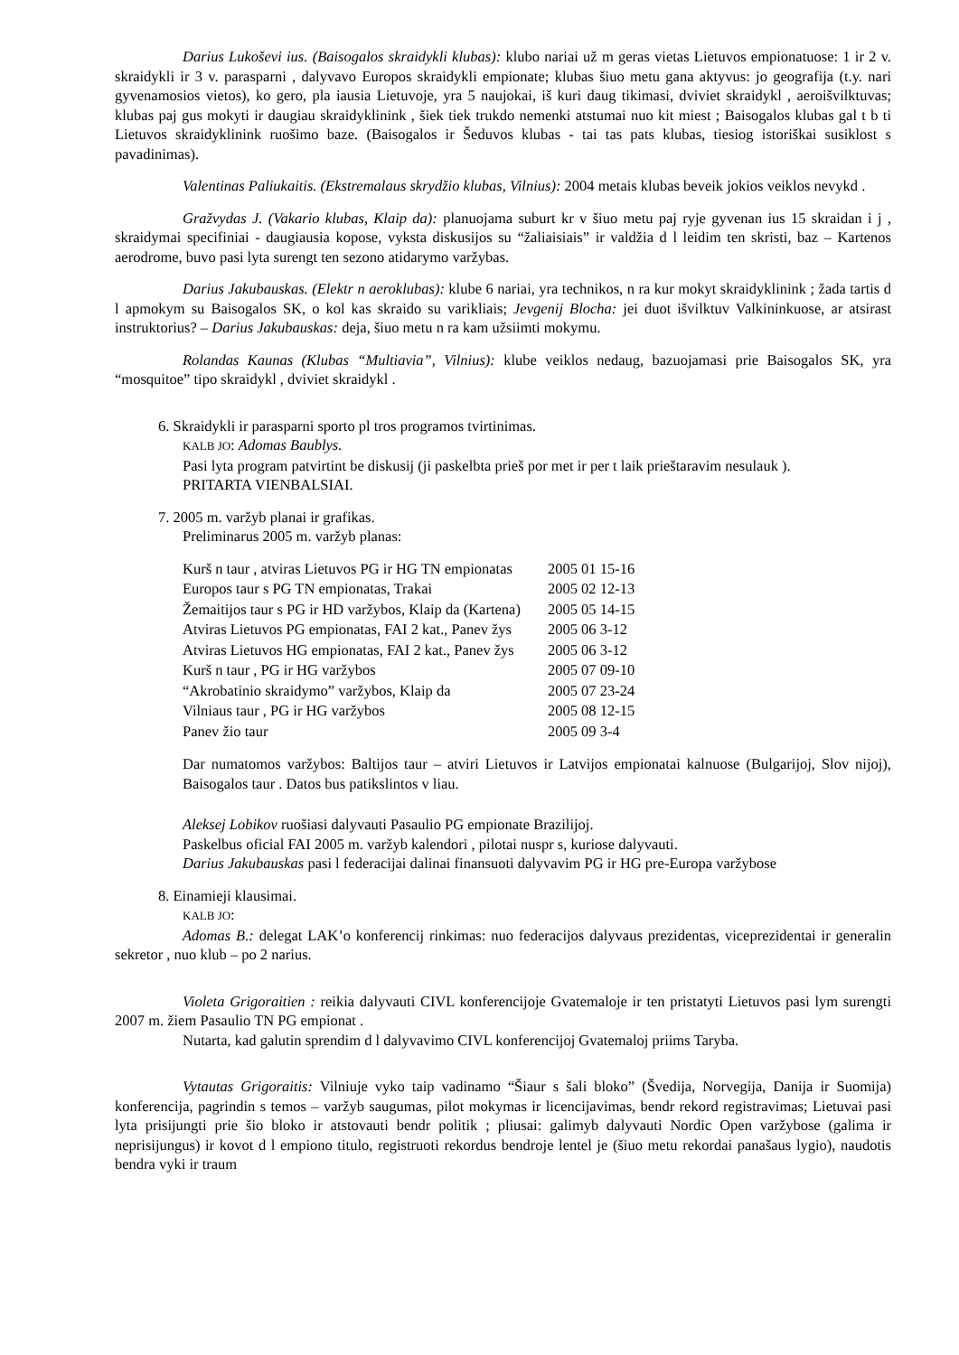Darius Lukoševi ius. (Baisogalos skraidykli klubas): klubo nariai už m geras vietas Lietuvos empionatuose: 1 ir 2 v. skraidykli ir 3 v. parasparni , dalyvavo Europos skraidykli empionate; klubas šiuo metu gana aktyvus: jo geografija (t.y. nari gyvenamosios vietos), ko gero, pla iausia Lietuvoje, yra 5 naujokai, iš kuri daug tikimasi, dviviet skraidykl , aeroišvilktuvas; klubas paj gus mokyti ir daugiau skraidyklinink , šiek tiek trukdo nemenki atstumai nuo kit miest ; Baisogalos klubas gal t b ti Lietuvos skraidyklinink ruošimo baze. (Baisogalos ir Šeduvos klubas - tai tas pats klubas, tiesiog istoriškai susiklost s pavadinimas).
Valentinas Paliukaitis. (Ekstremalaus skrydžio klubas, Vilnius): 2004 metais klubas beveik jokios veiklos nevykd .
Gražvydas J. (Vakario klubas, Klaip da): planuojama suburt kr v šiuo metu paj ryje gyvenan ius 15 skraidan i j , skraidymai specifiniai - daugiausia kopose, vyksta diskusijos su “žaliaisiais” ir valdžia d l leidim ten skristi, baz – Kartenos aerodrome, buvo pasi lyta surengt ten sezono atidarymo varžybas.
Darius Jakubauskas. (Elektr n aeroklubas): klube 6 nariai, yra technikos, n ra kur mokyt skraidyklinink ; žada tartis d l apmokym su Baisogalos SK, o kol kas skraido su varikliais; Jevgenij Blocha: jei duot išvilktuv Valkininkuose, ar atsirast instruktorius? – Darius Jakubauskas: deja, šiuo metu n ra kam užsiimti mokymu.
Rolandas Kaunas (Klubas “Multiavia”, Vilnius): klube veiklos nedaug, bazuojamasi prie Baisogalos SK, yra “mosquitoe” tipo skraidykl , dviviet skraidykl .
6. Skraidykli ir parasparni sporto pl tros programos tvirtinimas.
KALB JO: Adomas Baublys.
Pasi lyta program patvirtint be diskusij (ji paskelbta prieš por met ir per t laik prieštaravim nesulauk ).
PRITARTA VIENBALSIAI.
7. 2005 m. varžyb planai ir grafikas.
Preliminarus 2005 m. varžyb planas:
| Kurš n taur , atviras Lietuvos PG ir HG TN empionatas | 2005 01 15-16 |
| Europos taur s PG TN empionatas, Trakai | 2005 02 12-13 |
| Žemaitijos taur s PG ir HD varžybos, Klaip da (Kartena) | 2005 05 14-15 |
| Atviras Lietuvos PG empionatas, FAI 2 kat., Panev žys | 2005 06 3-12 |
| Atviras Lietuvos HG empionatas, FAI 2 kat., Panev žys | 2005 06 3-12 |
| Kurš n taur , PG ir HG varžybos | 2005 07 09-10 |
| “Akrobatinio skraidymo” varžybos, Klaip da | 2005 07 23-24 |
| Vilniaus taur , PG ir HG varžybos | 2005 08 12-15 |
| Panev žio taur | 2005 09 3-4 |
Dar numatomos varžybos: Baltijos taur – atviri Lietuvos ir Latvijos empionatai kalnuose (Bulgarijoj, Slov nijoj), Baisogalos taur . Datos bus patikslintos v liau.
Aleksej Lobikov ruošiasi dalyvauti Pasaulio PG empionate Brazilijoj.
Paskelbus oficial FAI 2005 m. varžyb kalendori , pilotai nuspr s, kuriose dalyvauti.
Darius Jakubauskas pasi l federacijai dalinai finansuoti dalyvavim PG ir HG pre-Europa varžybose
8. Einamieji klausimai.
KALB JO:
Adomas B.: delegat LAK’o konferencij rinkimas: nuo federacijos dalyvaus prezidentas, viceprezidentai ir generalin sekretor , nuo klub – po 2 narius.
Violeta Grigoraitien : reikia dalyvauti CIVL konferencijoje Gvatemaloje ir ten pristatyti Lietuvos pasi lym surengti 2007 m. žiem Pasaulio TN PG empionat .
Nutarta, kad galutin sprendim d l dalyvavimo CIVL konferencijoj Gvatemaloj priims Taryba.
Vytautas Grigoraitis: Vilniuje vyko taip vadinamo “Šiaur s šali bloko” (Švedija, Norvegija, Danija ir Suomija) konferencija, pagrindin s temos – varžyb saugumas, pilot mokymas ir licencijavimas, bendr rekord registravimas; Lietuvai pasi lyta prisijungti prie šio bloko ir atstovauti bendr politik ; pliusai: galimyb dalyvauti Nordic Open varžybose (galima ir neprisijungus) ir kovot d l empiono titulo, registruoti rekordus bendroje lentel je (šiuo metu rekordai panašaus lygio), naudotis bendra vyki ir traum